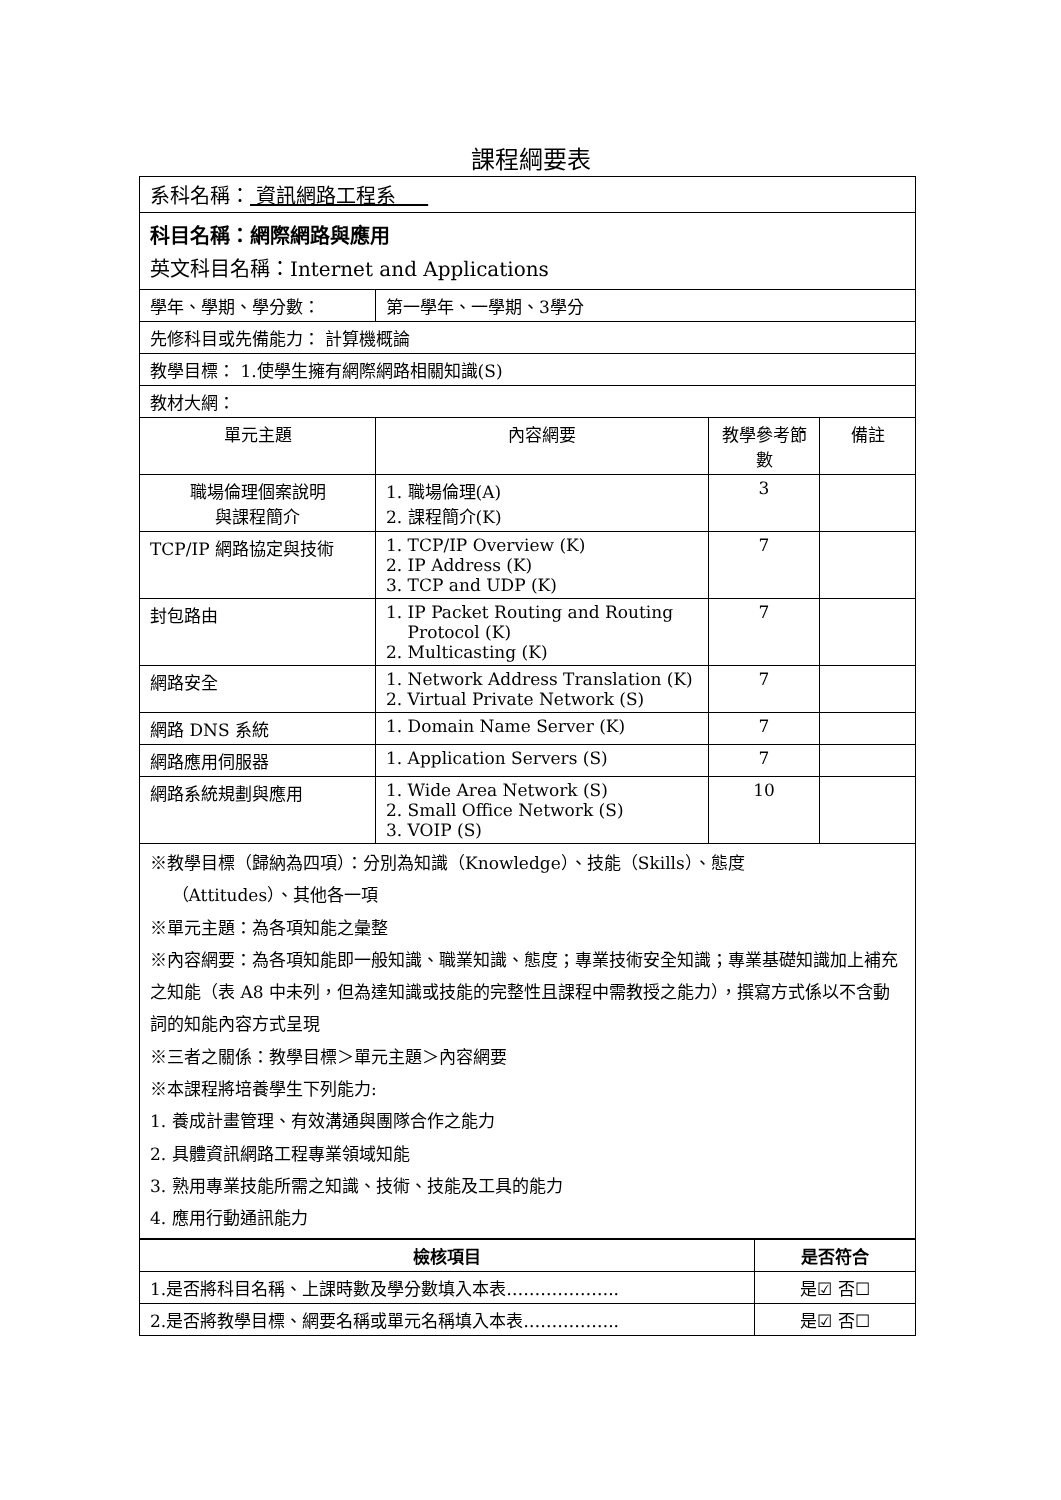課程綱要表
| 系科名稱： 資訊網路工程系 | | | |
| 科目名稱：網際網路與應用 英文科目名稱：Internet and Applications | | | |
| 學年、學期、學分數： | 第一學年、一學期、3學分 | | |
| 先修科目或先備能力： 計算機概論 | | | |
| 教學目標： 1.使學生擁有網際網路相關知識(S) | | | |
| 教材大網： | | | |
| 單元主題 | 內容網要 | 教學參考節數 | 備註 |
| 職場倫理個案說明 與課程簡介 | 1. 職場倫理(A) 2. 課程簡介(K) | 3 | |
| TCP/IP 網路協定與技術 | 1. TCP/IP Overview (K) 2. IP Address (K) 3. TCP and UDP (K) | 7 | |
| 封包路由 | 1. IP Packet Routing and Routing Protocol (K) 2. Multicasting (K) | 7 | |
| 網路安全 | 1. Network Address Translation (K) 2. Virtual Private Network (S) | 7 | |
| 網路 DNS 系統 | 1. Domain Name Server (K) | 7 | |
| 網路應用伺服器 | 1. Application Servers (S) | 7 | |
| 網路系統規劃與應用 | 1. Wide Area Network (S) 2. Small Office Network (S) 3. VOIP (S) | 10 | |
| ※教學目標（歸納為四項）：分別為知識（Knowledge）、技能（Skills）、態度 （Attitudes）、其他各一項 ※單元主題：為各項知能之彙整 ※內容網要：為各項知能即一般知識、職業知識、態度；專業技術安全知識；專業基礎知識加上補充之知能（表 A8 中未列，但為達知識或技能的完整性且課程中需教授之能力），撰寫方式係以不含動詞的知能內容方式呈現 ※三者之關係：教學目標＞單元主題＞內容網要 ※本課程將培養學生下列能力: 1. 養成計畫管理、有效溝通與團隊合作之能力 2. 具體資訊網路工程專業領域知能 3. 熟用專業技能所需之知識、技術、技能及工具的能力 4. 應用行動通訊能力 | | | |
| 檢核項目 | 是否符合 |
| --- | --- |
| 1.是否將科目名稱、上課時數及學分數填入本表……………….. | 是☑ 否☐ |
| 2.是否將教學目標、網要名稱或單元名稱填入本表…………….. | 是☑ 否☐ |